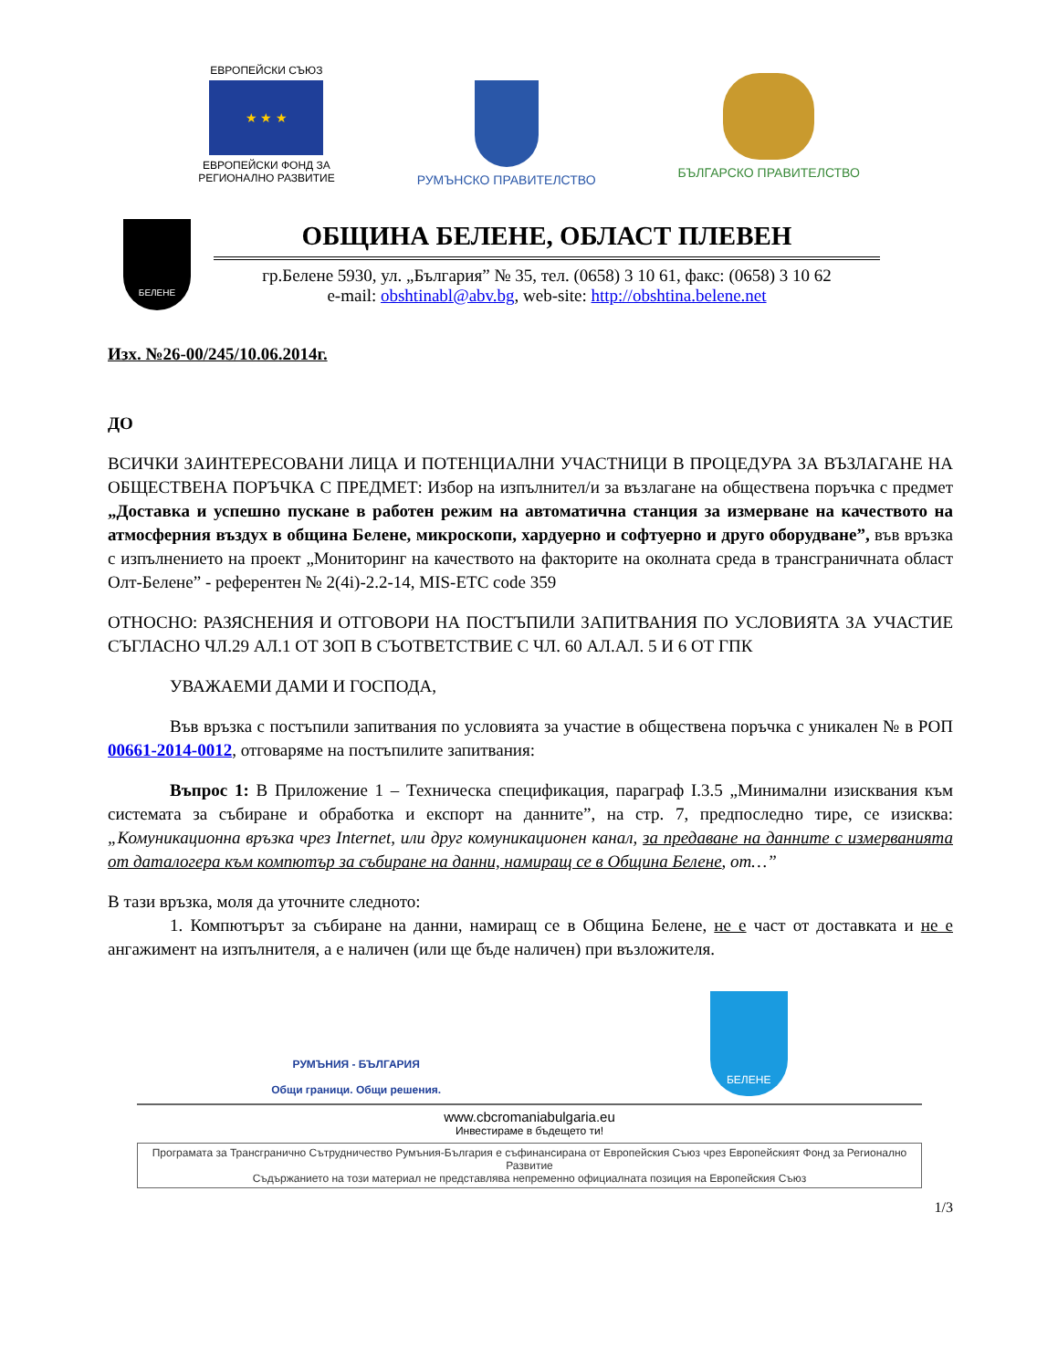ЕВРОПЕЙСКИ СЪЮЗ
★ ★ ★
ЕВРОПЕЙСКИ ФОНД ЗА
РЕГИОНАЛНО РАЗВИТИЕ
РУМЪНСКО ПРАВИТЕЛСТВО
БЪЛГАРСКО ПРАВИТЕЛСТВО
БЕЛЕНЕ
ОБЩИНА БЕЛЕНЕ, ОБЛАСТ ПЛЕВЕН
гр.Белене 5930, ул. „България” № 35, тел. (0658) 3 10 61, факс: (0658) 3 10 62
e-mail: obshtinabl@abv.bg, web-site: http://obshtina.belene.net
Изх. №26-00/245/10.06.2014г.
ДО
ВСИЧКИ ЗАИНТЕРЕСОВАНИ ЛИЦА И ПОТЕНЦИАЛНИ УЧАСТНИЦИ В ПРОЦЕДУРА ЗА ВЪЗЛАГАНЕ НА ОБЩЕСТВЕНА ПОРЪЧКА С ПРЕДМЕТ: Избор на изпълнител/и за възлагане на обществена поръчка с предмет „Доставка и успешно пускане в работен режим на автоматична станция за измерване на качеството на атмосферния въздух в община Белене, микроскопи, хардуерно и софтуерно и друго оборудване”, във връзка с изпълнението на проект „Мониторинг на качеството на факторите на околната среда в трансграничната област Олт-Белене” - референтен № 2(4i)-2.2-14, MIS-ETC code 359
ОТНОСНО: РАЗЯСНЕНИЯ И ОТГОВОРИ НА ПОСТЪПИЛИ ЗАПИТВАНИЯ ПО УСЛОВИЯТА ЗА УЧАСТИЕ СЪГЛАСНО ЧЛ.29 АЛ.1 ОТ ЗОП В СЪОТВЕТСТВИЕ С ЧЛ. 60 АЛ.АЛ. 5 И 6 ОТ ГПК
УВАЖАЕМИ ДАМИ И ГОСПОДА,
Във връзка с постъпили запитвания по условията за участие в обществена поръчка с уникален № в РОП 00661-2014-0012, отговаряме на постъпилите запитвания:
Въпрос 1: В Приложение 1 – Техническа спецификация, параграф I.3.5 „Минимални изисквания към системата за събиране и обработка и експорт на данните”, на стр. 7, предпоследно тире, се изисква: „Комуникационна връзка чрез Internet, или друг комуникационен канал, за предаване на данните с измерванията от даталогера към компютър за събиране на данни, намиращ се в Община Белене, от…”
В тази връзка, моля да уточните следното:
1. Компютърът за събиране на данни, намиращ се в Община Белене, не е част от доставката и не е ангажимент на изпълнителя, а е наличен (или ще бъде наличен) при възложителя.
РУМЪНИЯ - БЪЛГАРИЯ
Общи граници. Общи решения.
БЕЛЕНЕ
www.cbcromaniabulgaria.eu
Инвестираме в бъдещето ти!
Програмата за Трансгранично Сътрудничество Румъния-България е съфинансирана от Европейския Съюз чрез Европейският Фонд за Регионално Развитие
Съдържанието на този материал не представлява непременно официалната позиция на Европейския Съюз
1/3